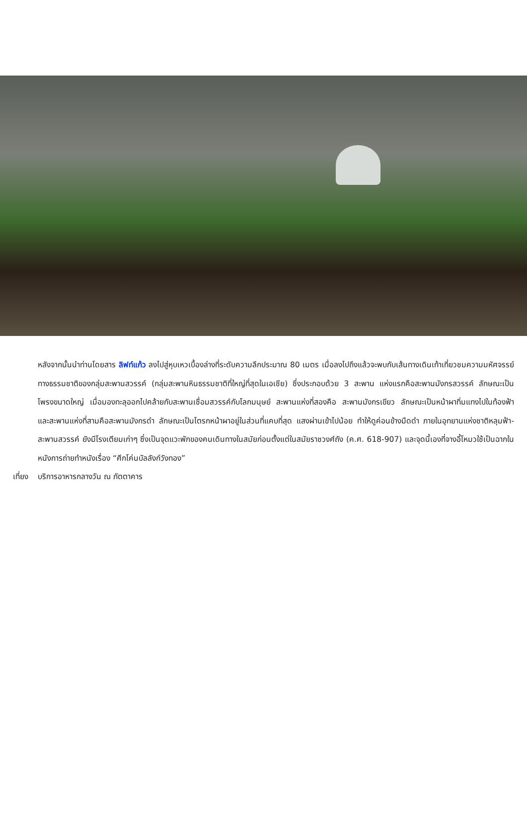หลังจากนั้นนำท่านโดยสาร ลิฟท์แก้ว ลงไปสู่หุบเหวเบื้องล่างที่ระดับความลึกประมาณ 80 เมตร เมื่อลงไปถึงแล้วจะพบกับเส้นทางเดินเท้าเที่ยวชมความมหัศจรรย์ทางธรรมชาติของกลุ่มสะพานสวรรค์ (กลุ่มสะพานหินธรรมชาติที่ใหญ่ที่สุดในเอเชีย) ซึ่งประกอบด้วย 3 สะพาน แห่งแรกคือสะพานมังกรสวรรค์ ลักษณะเป็นโพรงขนาดใหญ่ เมื่อมองทะลุออกไปคล้ายกับสะพานเชื่อมสวรรค์กับโลกมนุษย์ สะพานแห่งที่สองคือ สะพานมังกรเขียว ลักษณะเป็นหน้าผาทิ่มแทงไปในท้องฟ้า และสะพานแห่งที่สามคือสะพานมังกรดำ ลักษณะเป็นโตรกหน้าผาอยู่ในส่วนที่แคบที่สุด แสงผ่านเข้าไปน้อย ทำให้ดูค่อนข้างมืดดำ ภายในอุทยานแห่งชาติหลุมฟ้า-สะพานสวรรค์ ยังมีโรงเตียมเก่าๆ ซึ่งเป็นจุดแวะพักของคนเดินทางในสมัยก่อนตั้งแต่ในสมัยราชวงศ์ถัง (ค.ศ. 618-907) และจุดนี้เองที่จางอี้โหมวใช้เป็นฉากในหนังการถ่ายทำหนังเรื่อง “ศึกโค่นบัลลังก์วังทอง”
เที่ยง บริการอาหารกลางวัน ณ ภัตตาคาร